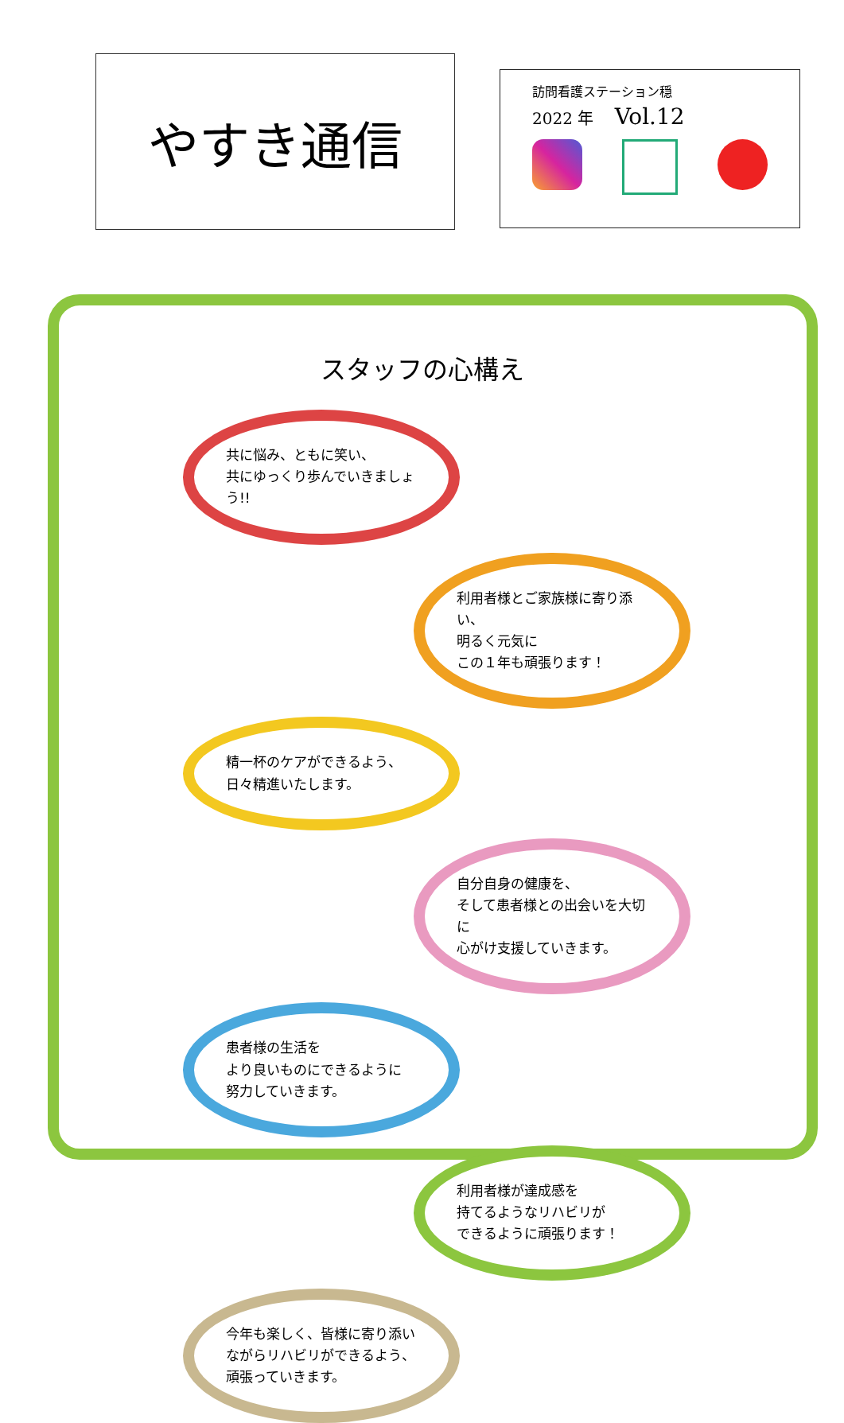やすき通信
訪問看護ステーション穏
2022 年　 Vol.12
スタッフの心構え
共に悩み、ともに笑い、
共にゆっくり歩んでいきましょう!!
利用者様とご家族様に寄り添い、
明るく元気に
この１年も頑張ります！
精一杯のケアができるよう、
日々精進いたします。
自分自身の健康を、
そして患者様との出会いを大切に
心がけ支援していきます。
患者様の生活を
より良いものにできるように
努力していきます。
利用者様が達成感を
持てるようなリハビリが
できるように頑張ります！
今年も楽しく、皆様に寄り添い
ながらリハビリができるよう、
頑張っていきます。